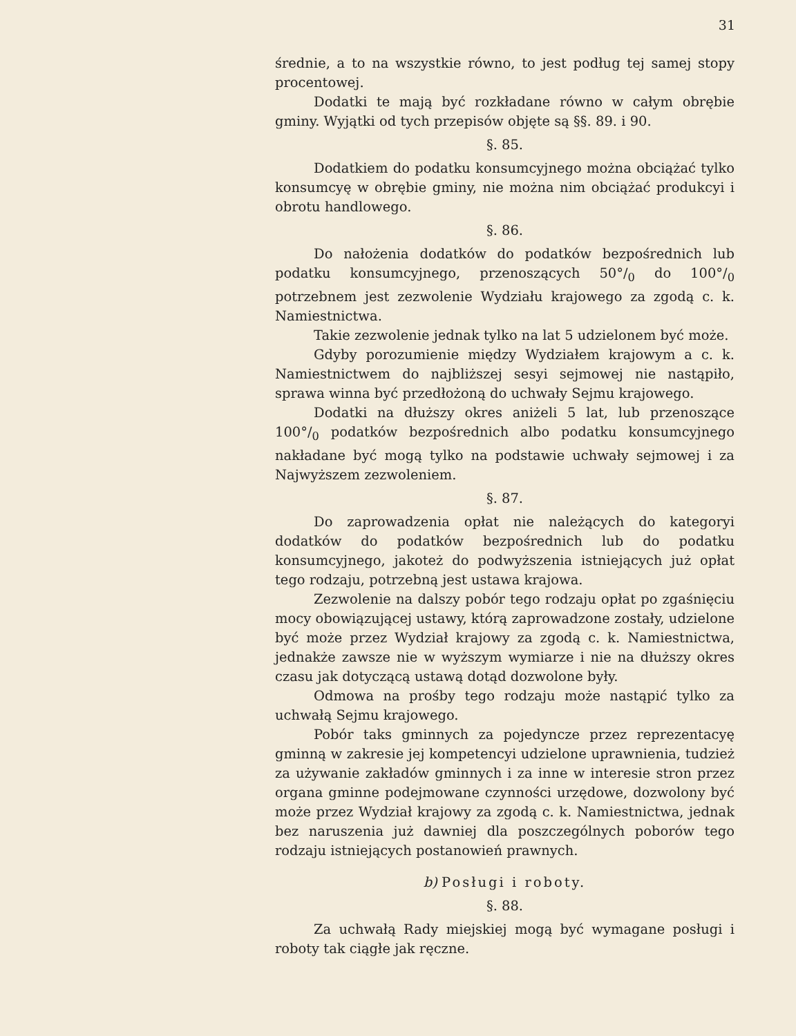31
średnie, a to na wszystkie równo, to jest podług tej samej stopy procentowej.
Dodatki te mają być rozkładane równo w całym obrębie gminy. Wyjątki od tych przepisów objęte są §§. 89. i 90.
§. 85.
Dodatkiem do podatku konsumcyjnego można obciążać tylko konsumcyę w obrębie gminy, nie można nim obciążać produkcyi i obrotu handlowego.
§. 86.
Do nałożenia dodatków do podatków bezpośrednich lub podatku konsumcyjnego, przenoszących 50°/<sub>0</sub> do 100°/<sub>0</sub> potrzebnem jest zezwolenie Wydziału krajowego za zgodą c. k. Namiestnictwa.
Takie zezwolenie jednak tylko na lat 5 udzielonem być może.
Gdyby porozumienie między Wydziałem krajowym a c. k. Namiestnictwem do najbliższej sesyi sejmowej nie nastąpiło, sprawa winna być przedłożoną do uchwały Sejmu krajowego.
Dodatki na dłuższy okres aniżeli 5 lat, lub przenoszące 100°/<sub>0</sub> podatków bezpośrednich albo podatku konsumcyjnego nakładane być mogą tylko na podstawie uchwały sejmowej i za Najwyższem zezwoleniem.
§. 87.
Do zaprowadzenia opłat nie należących do kategoryi dodatków do podatków bezpośrednich lub do podatku konsumcyjnego, jakoteż do podwyższenia istniejących już opłat tego rodzaju, potrzebną jest ustawa krajowa.
Zezwolenie na dalszy pobór tego rodzaju opłat po zgaśnięciu mocy obowiązującej ustawy, którą zaprowadzone zostały, udzielone być może przez Wydział krajowy za zgodą c. k. Namiestnictwa, jednakże zawsze nie w wyższym wymiarze i nie na dłuższy okres czasu jak dotyczącą ustawą dotąd dozwolone były.
Odmowa na prośby tego rodzaju może nastąpić tylko za uchwałą Sejmu krajowego.
Pobór taks gminnych za pojedyncze przez reprezentacyę gminną w zakresie jej kompetencyi udzielone uprawnienia, tudzież za używanie zakładów gminnych i za inne w interesie stron przez organa gminne podejmowane czynności urzędowe, dozwolony być może przez Wydział krajowy za zgodą c. k. Namiestnictwa, jednak bez naruszenia już dawniej dla poszczególnych poborów tego rodzaju istniejących postanowień prawnych.
b) Posługi i roboty.
§. 88.
Za uchwałą Rady miejskiej mogą być wymagane posługi i roboty tak ciągłe jak ręczne.